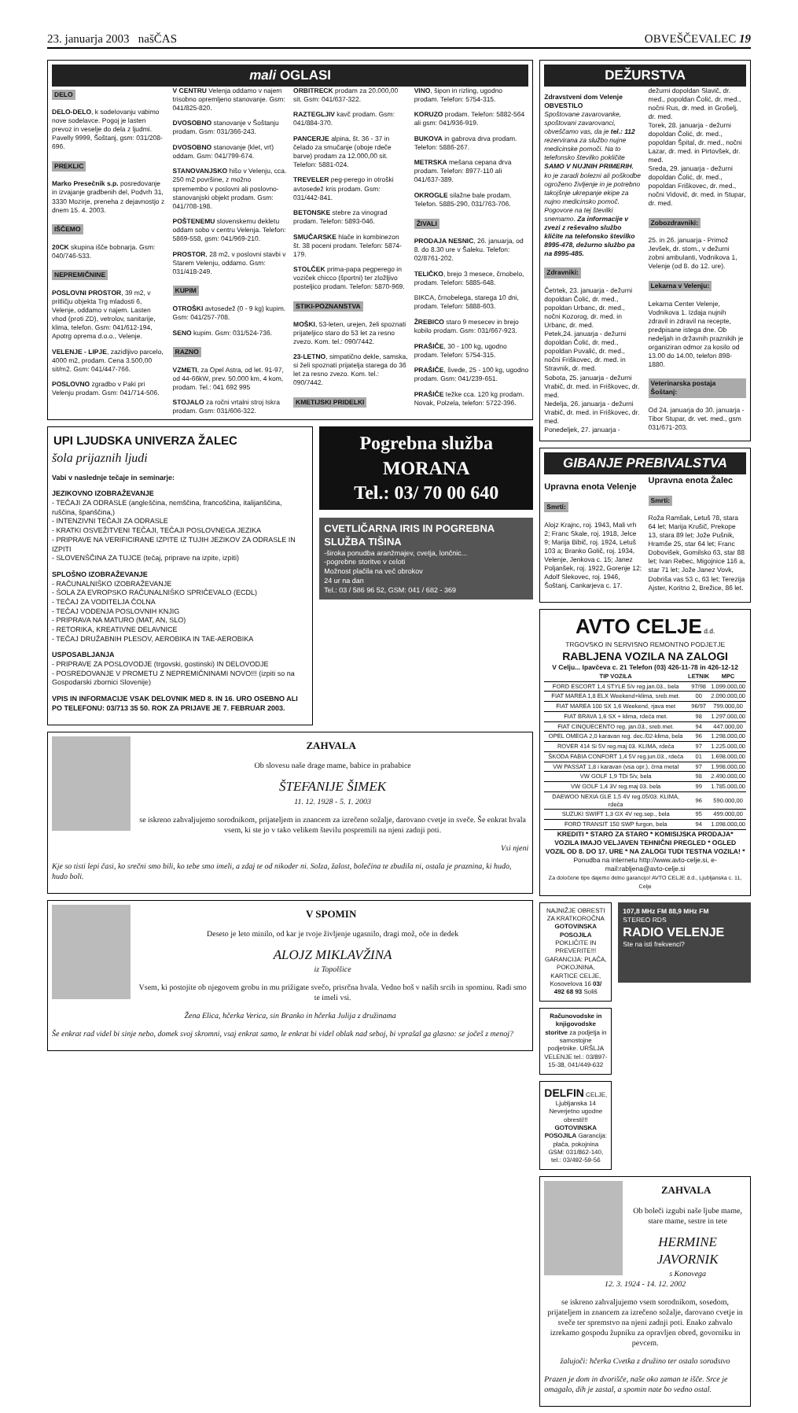23. januarja 2003 našČAS OBVEŠČEVALEC 19
mali OGLASI
DELO
DELO-DELO, k sodelovanju vabimo nove sodelavce. Pogoj je lasten prevoz in veselje do dela z ljudmi. Pavelly 9999, Šoštanj, gsm: 031/208-696.
PREKLIC
Marko Presečnik s.p. posredovanje in izvajanje gradbenih del, Podvrh 31, 3330 Mozirje, preneha z dejavnostjo z dnem 15. 4. 2003.
IŠČEMO
20CK skupina išče bobnarja. Gsm: 040/746-533.
NEPREMIČNINE
POSLOVNI PROSTOR, 39 m2, v pritličju objekta Trg mladosti 6, Velenje, oddamo v najem. Lasten vhod (proti ZD), vetrolov, sanitarije, klima, telefon. Gsm: 041/612-194, Apotrg oprema d.o.o., Velenje.
VELENJE - LIPJE, zazidljivo parcelo, 4000 m2, prodam. Cena 3.500,00 sit/m2. Gsm: 041/447-766.
POSLOVNO zgradbo v Paki pri Velenju prodam. Gsm: 041/714-506.
V CENTRU Velenja oddamo v najem trisobno opremljeno stanovanje. Gsm: 041/825-820.
DVOSOBNO stanovanje v Šoštanju prodam. Gsm: 031/366-243.
DVOSOBNO stanovanje (klet, vrt) oddam. Gsm: 041/799-674.
STANOVANJSKO hišo v Velenju, cca. 250 m2 površine, z možno spremembo v poslovni ali poslovno-stanovanjski objekt prodam. Gsm: 041/708-198.
POŠTENEMU slovenskemu dekletu oddam sobo v centru Velenja. Telefon: 5869-558, gsm: 041/969-210.
PROSTOR, 28 m2, v poslovni stavbi v Starem Velenju, oddamo. Gsm: 031/418-249.
KUPIM
OTROŠKI avtosedež (0 - 9 kg) kupim. Gsm: 041/257-708.
SENO kupim. Gsm: 031/524-736.
RAZNO
VZMETI, za Opel Astra, od let. 91-97, od 44-66kW, prev. 50.000 km, 4 kom, prodam. Tel.: 041 692 995
STOJALO za ročni vrtalni stroj Iskra prodam. Gsm: 031/606-322.
ORBITRECK prodam za 20.000,00 sit. Gsm: 041/637-322.
RAZTEGLJIV kavč prodam. Gsm: 041/884-370.
PANCERJE alpina, št. 36 - 37 in čelado za smučanje (oboje rdeče barve) prodam za 12.000,00 sit. Telefon: 5881-024.
TREVELER peg-perego in otroški avtosedež kris prodam. Gsm: 031/442-841.
BETONSKE stebre za vinograd prodam. Telefon: 5893-046.
SMUČARSKE hlače in kombinezon št. 38 poceni prodam. Telefon: 5874-179.
STOLČEK prima-papa pegperego in voziček chicco (športni) ter zložljivo posteljico prodam. Telefon: 5870-969.
STIKI-POZNANSTVA
MOŠKI, 53-leten, urejen, želi spoznati prijateljico staro do 53 let za resno zvezo. Kom. tel.: 090/7442.
23-LETNO, simpatično dekle, samska, si želi spoznati prijatelja starega do 36 let za resno zvezo. Kom. tel.: 090/7442.
KMETIJSKI PRIDELKI
VINO, šipon in rizling, ugodno prodam. Telefon: 5754-315.
KORUZO prodam. Telefon: 5882-564 ali gsm: 041/936-919.
BUKOVA in gabrova drva prodam. Telefon: 5886-267.
METRSKA mešana cepana drva prodam. Telefon: 8977-110 ali 041/637-389.
OKROGLE silažne bale prodam. Telefon. 5885-290, 031/763-706.
ŽIVALI
PRODAJA NESNIC, 26. januarja, od 8. do 8.30 ure v Šaleku. Telefon: 02/8761-202.
TELIČKO, brejo 3 mesece, črnobelo, prodam. Telefon: 5885-648.
BIKCA, črnobelega, starega 10 dni, prodam. Telefon: 5888-603.
ŽREBICO staro 9 mesecev in brejo kobilo prodam. Gsm: 031/667-923.
PRAŠIČE, 30 - 100 kg, ugodno prodam. Telefon: 5754-315.
PRAŠIČE, švede, 25 - 100 kg, ugodno prodam. Gsm: 041/239-651.
PRAŠIČE težke cca. 120 kg prodam. Novak, Polzela, telefon: 5722-396.
UPI LJUDSKA UNIVERZA ŽALEC
šola prijaznih ljudi
Vabi v naslednje tečaje in seminarje:
JEZIKOVNO IZOBRAŽEVANJE
- TEČAJI ZA ODRASLE (angleščina, nemščina, francoščina, italijanščina, ruščina, španščina,)
- INTENZIVNI TEČAJI ZA ODRASLE
- KRATKI OSVEŽITVENI TEČAJI, TEČAJI POSLOVNEGA JEZIKA
- PRIPRAVE NA VERIFICIRANE IZPITE IZ TUJIH JEZIKOV ZA ODRASLE IN IZPITI
- SLOVENŠČINA ZA TUJCE (tečaj, priprave na izpite, izpiti)
SPLOŠNO IZOBRAŽEVANJE
- RAČUNALNIŠKO IZOBRAŽEVANJE
- ŠOLA ZA EVROPSKO RAČUNALNIŠKO SPRIČEVALO (ECDL)
- TEČAJ ZA VODITELJA ČOLNA
- TEČAJ VODENJA POSLOVNIH KNJIG
- PRIPRAVA NA MATURO (MAT, AN, SLO)
- RETORIKA, KREATIVNE DELAVNICE
- TEČAJ DRUŽABNIH PLESOV, AEROBIKA IN TAE-AEROBIKA
USPOSABLJANJA
- PRIPRAVE ZA POSLOVODJE (trgovski, gostinski) IN DELOVODJE
- POSREDOVANJE V PROMETU Z NEPREMIČNINAMI NOVO!!! (izpiti so na Gospodarski zbornici Slovenije)
VPIS IN INFORMACIJE VSAK DELOVNIK MED 8. IN 16. URO OSEBNO ALI PO TELEFONU: 03/713 35 50. ROK ZA PRIJAVE JE 7. FEBRUAR 2003.
Pogrebna služba MORANA
Tel.: 03/ 70 00 640
CVETLIČARNA IRIS IN POGREBNA SLUŽBA TIŠINA
-široka ponudba aranžmajev, cvetja, lončnic...
-pogrebne storitve v celoti
Možnost plačila na več obrokov
24 ur na dan
Tel.: 03 / 586 96 52, GSM: 041 / 682 - 369
ZAHVALA
Ob slovesu naše drage mame, babice in prababice
ŠTEFANIJE ŠIMEK
11. 12. 1928 - 5. 1. 2003
se iskreno zahvaljujemo sorodnikom, prijateljem in znancem za izrečeno sožalje, darovano cvetje in sveče. Še enkrat hvala vsem, ki ste jo v tako velikem številu pospremili na njeni zadnji poti.
Vsi njeni
Kje so tisti lepi časi, ko srečni smo bili, ko tebe smo imeli, a zdaj te od nikoder ni. Solza, žalost, bolečina te zbudila ni, ostala je praznina, ki hudo, hudo boli.
V SPOMIN
Deseto je leto minilo, od kar je tvoje življenje ugasnilo, dragi mož, oče in dedek
ALOJZ MIKLAVŽINA
iz Topolšice
Vsem, ki postojite ob njegovem grobu in mu prižigate svečo, prisrčna hvala. Vedno boš v naših srcih in spominu. Radi smo te imeli vsi.
Žena Elica, hčerka Verica, sin Branko in hčerka Julija z družinama
Še enkrat rad videl bi sinje nebo, domek svoj skromni, vsaj enkrat samo, le enkrat bi videl oblak nad seboj, bi vprašal ga glasno: se jočeš z menoj?
DEŽURSTVA
Zdravstveni dom Velenje
OBVESTILO
Spoštovane zavarovanke, spoštovani zavarovanci, obveščamo vas, da je tel.: 112 rezervirana za službo nujne medicinske pomoči. Na to telefonsko številko pokličite SAMO V NUJNIH PRIMERIH, ko je zaradi bolezni ali poškodbe ogroženo življenje in je potrebno takojšnje ukrepanje ekipe za nujno medicinsko pomoč. Pogovore na tej številki snemamo. Za informacije v zvezi z reševalno službo kličite na telefonsko številko 8995-478, dežurno službo pa na 8995-485.
Zdravniki:
Četrtek, 23. januarja - dežurni dopoldan Čolić, dr. med., popoldan Urbanc, dr. med., nočni Kozorog, dr. med. in Urbanc, dr. med.
Petek,24. januarja - dežurni dopoldan Čolić, dr. med., popoldan Puvalić, dr. med., nočni Friškovec, dr. med. in Stravnik, dr. med.
Sobota, 25. januarja - dežurni Vrabič, dr. med. in Friškovec, dr. med.
Nedelja, 26. januarja - dežurni Vrabič, dr. med. in Friškovec, dr. med.
Ponedeljek, 27. januarja - dežurni dopoldan Slavič, dr. med., popoldan Čolić, dr. med., nočni Rus, dr. med. in Grošelj, dr. med.
Torek, 28. januarja - dežurni dopoldan Čolić, dr. med., popoldan Špital, dr. med., nočni Lazar, dr. med. in Pirtovšek, dr. med.
Sreda, 29. januarja - dežurni dopoldan Čolić, dr. med., popoldan Friškovec, dr. med., nočni Vidovič, dr. med. in Stupar, dr. med.
Zobozdravniki:
25. in 26. januarja - Primož Jevšek, dr. stom., v dežurni zobni ambulanti, Vodnikova 1, Velenje (od 8. do 12. ure).
Lekarna v Velenju:
Lekarna Center Velenje, Vodnikova 1. Izdaja nujnih zdravil in zdravil na recepte, predpisane istega dne. Ob nedeljah in državnih praznikih je organiziran odmor za kosilo od 13.00 do 14.00, telefon 898-1880.
Veterinarska postaja Šoštanj:
Od 24. januarja do 30. januarja - Tibor Stupar, dr. vet. med., gsm 031/671-203.
GIBANJE PREBIVALSTVA
Upravna enota Velenje
Smrti:
Alojz Krajnc, roj. 1943, Mali vrh 2; Franc Skale, roj. 1918, Jelce 9; Marija Bibič, roj. 1924, Letuš 103 a; Branko Golič, roj. 1934, Velenje, Jenkova c. 15; Janez Poljanšek, roj. 1922, Gorenje 12; Adolf Slekovec, roj. 1946, Šoštanj, Cankarjeva c. 17.
Upravna enota Žalec
Smrti:
Roža Ramšak, Letuš 78, stara 64 let; Marija Krušič, Prekope 13, stara 89 let; Jože Pušnik, Hramše 25, star 64 let; Franc Dobovišek, Gomilsko 63, star 88 let; Ivan Rebec, Migojnice 116 a, star 71 let; Jože Janez Vovk, Dobriša vas 53 c, 63 let; Terezija Ajster, Koritno 2, Brežice, 86 let.
AVTO CELJE d.d.
TRGOVSKO IN SERVISNO REMONTNO PODJETJE
RABLJENA VOZILA NA ZALOGI
V Celju... Ipavčeva c. 21 Telefon (03) 426-11-78 in 426-12-12
| TIP VOZILA | LETNIK | MPC |
| --- | --- | --- |
| FORD ESCORT 1,4 STYLE 5/v reg.jan.03., bela | 97/98 | 1.099.000,00 |
| FIAT MAREA 1,8 ELX Weekend+klima, sreb.met. | 00 | 2.090.000,00 |
| FIAT MAREA 100 SX 1,6 Weekend, rjava met | 96/97 | 799.000,00 |
| FIAT BRAVA 1,6 SX + klima, rdeča met. | 98 | 1.297.000,00 |
| FIAT CINQUECENTO reg. jan.03., sreb.met. | 94 | 447.000,00 |
| OPEL OMEGA 2,0 karavan reg. dec./02-klima, bela | 96 | 1.298.000,00 |
| ROVER 414 Si 5V reg.maj 03. KLIMA, rdeča | 97 | 1.225.000,00 |
| ŠKODA FABIA CONFORT 1,4 5V reg.jun.03., rdeča | 01 | 1.698.000,00 |
| VW PASSAT 1,8 i karavan (vsa opr.), črna metal | 97 | 1.998.000,00 |
| VW GOLF 1,9 TDi 5/v, bela | 98 | 2.490.000,00 |
| VW GOLF 1,4 3V reg.maj 03. bela | 99 | 1.785.000,00 |
| DAEWOO NEXIA GLE 1,5 4V reg.05/03. KLIMA, rdeča | 96 | 590.000,00 |
| SUZUKI SWIFT 1,3 GX 4V reg.sep., bela | 95 | 499.000,00 |
| FORD TRANSIT 150 SWP furgon, bela | 94 | 1.098.000,00 |
KREDITI * STARO ZA STARO * KOMISIJSKA PRODAJA* VOZILA IMAJO VELJAVEN TEHNIČNI PREGLED * OGLED VOZIL OD 8. DO 17. URE * NA ZALOGI TUDI TESTNA VOZILA! *
Ponudba na internetu http://www.avto-celje.si, e-mail:rabljena@avto-celje.si
Za določene tipe dajemo delno garancijo! AVTO CELJE d.d., Ljubljanska c. 11, Celje
NAJNIŽJE OBRESTI ZA KRATKOROČNA GOTOVINSKA POSOJILA POKLIČITE IN PREVERITE!!! GARANCIJA: PLAČA, POKOJNINA, KARTICE CELJE, Kosovelova 16 03/ 492 68 93 Soliš
Računovodske in knjigovodske storitve za podjetja in samostojne podjetnike. URŠLJA VELENJE tel.: 03/897-15-38, 041/449-632
DELFIN CELJE, Ljubljanska 14 Neverjetno ugodne obresti!!! GOTOVINSKA POSOJILA Garancija: plača, pokojnina GSM: 031/862-140, tel.: 03/492-59-56
107,8 MHz FM 88,9 MHz FM
STEREO RDS
RADIO VELENJE
Ste na isti frekvenci?
ZAHVALA
Ob boleči izgubi naše ljube mame, stare mame, sestre in tete
HERMINE JAVORNIK
s Konovega
12. 3. 1924 - 14. 12. 2002
se iskreno zahvaljujemo vsem sorodnikom, sosedom, prijateljem in znancem za izrečeno sožalje, darovano cvetje in sveče ter spremstvo na njeni zadnji poti. Enako zahvalo izrekamo gospodu župniku za opravljen obred, govorniku in pevcem.
žalujoči: hčerka Cvetka z družino ter ostalo sorodstvo
Prazen je dom in dvorišče, naše oko zaman te išče. Srce je omagalo, dih je zastal, a spomin nate bo vedno ostal.